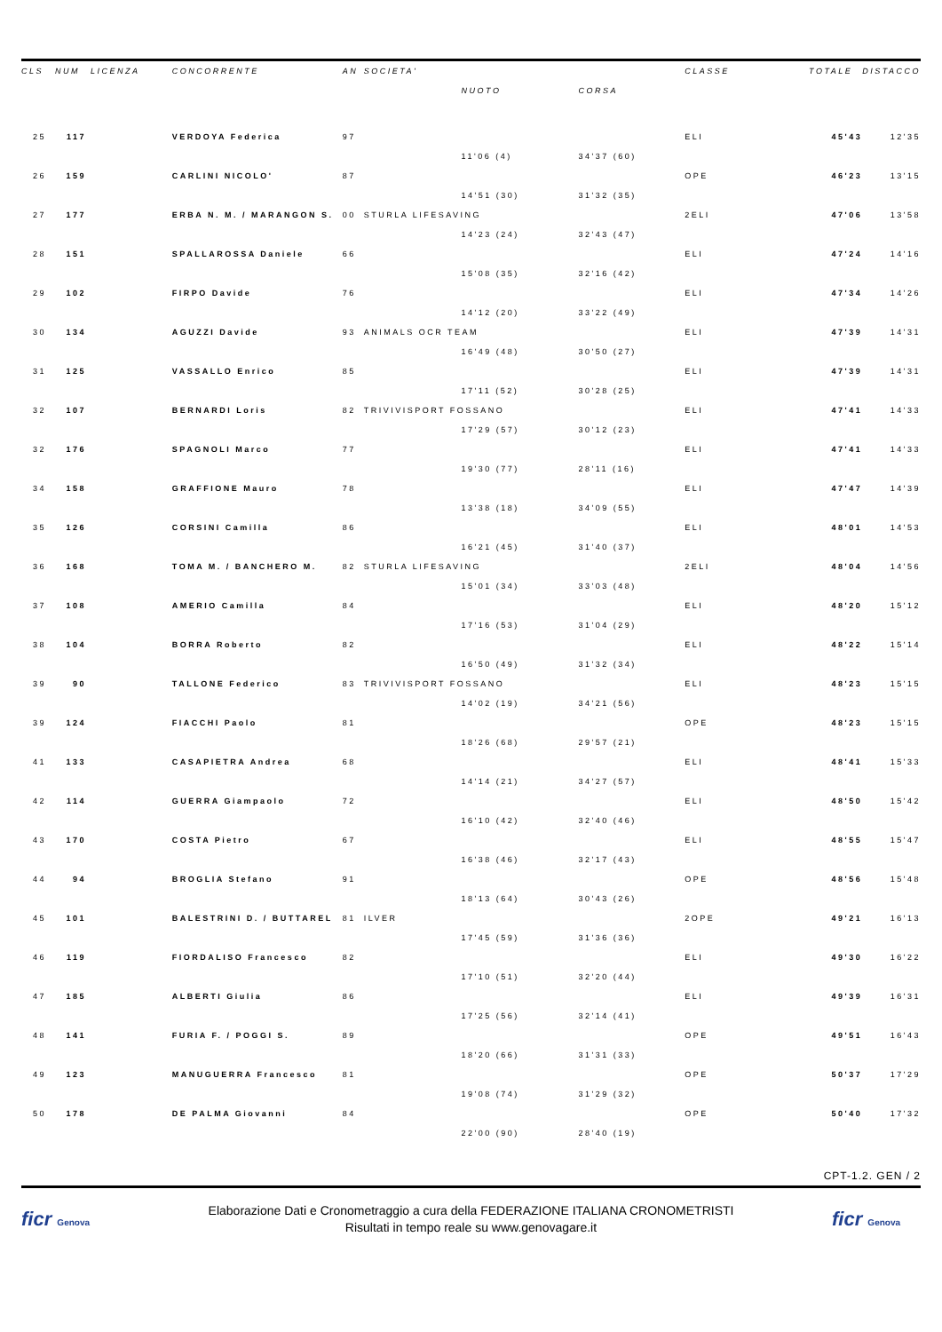| CLS | NUM | LICENZA | CONCORRENTE | AN | SOCIETA' | | | CLASSE | TOTALE | DISTACCO |
| --- | --- | --- | --- | --- | --- | --- | --- | --- | --- | --- |
| | | | | | | NUOTO | CORSA | | | |
| 25 | 117 | | VERDOYA Federica | 97 | | | | ELI | 45'43 | 12'35 |
| | | | | | | 11'06 (4) | 34'37 (60) | | | |
| 26 | 159 | | CARLINI NICOLO' | 87 | | | | OPE | 46'23 | 13'15 |
| | | | | | | 14'51 (30) | 31'32 (35) | | | |
| 27 | 177 | | ERBA N. M. / MARANGON S. | 00 | STURLA LIFESAVING | | | 2ELI | 47'06 | 13'58 |
| | | | | | | 14'23 (24) | 32'43 (47) | | | |
| 28 | 151 | | SPALLAROSSA Daniele | 66 | | | | ELI | 47'24 | 14'16 |
| | | | | | | 15'08 (35) | 32'16 (42) | | | |
| 29 | 102 | | FIRPO Davide | 76 | | | | ELI | 47'34 | 14'26 |
| | | | | | | 14'12 (20) | 33'22 (49) | | | |
| 30 | 134 | | AGUZZI Davide | 93 | ANIMALS OCR TEAM | | | ELI | 47'39 | 14'31 |
| | | | | | | 16'49 (48) | 30'50 (27) | | | |
| 31 | 125 | | VASSALLO Enrico | 85 | | | | ELI | 47'39 | 14'31 |
| | | | | | | 17'11 (52) | 30'28 (25) | | | |
| 32 | 107 | | BERNARDI Loris | 82 | TRIVIVISPORT FOSSANO | | | ELI | 47'41 | 14'33 |
| | | | | | | 17'29 (57) | 30'12 (23) | | | |
| 32 | 176 | | SPAGNOLI Marco | 77 | | | | ELI | 47'41 | 14'33 |
| | | | | | | 19'30 (77) | 28'11 (16) | | | |
| 34 | 158 | | GRAFFIONE Mauro | 78 | | | | ELI | 47'47 | 14'39 |
| | | | | | | 13'38 (18) | 34'09 (55) | | | |
| 35 | 126 | | CORSINI Camilla | 86 | | | | ELI | 48'01 | 14'53 |
| | | | | | | 16'21 (45) | 31'40 (37) | | | |
| 36 | 168 | | TOMA M. / BANCHERO M. | 82 | STURLA LIFESAVING | | | 2ELI | 48'04 | 14'56 |
| | | | | | | 15'01 (34) | 33'03 (48) | | | |
| 37 | 108 | | AMERIO Camilla | 84 | | | | ELI | 48'20 | 15'12 |
| | | | | | | 17'16 (53) | 31'04 (29) | | | |
| 38 | 104 | | BORRA Roberto | 82 | | | | ELI | 48'22 | 15'14 |
| | | | | | | 16'50 (49) | 31'32 (34) | | | |
| 39 | 90 | | TALLONE Federico | 83 | TRIVIVISPORT FOSSANO | | | ELI | 48'23 | 15'15 |
| | | | | | | 14'02 (19) | 34'21 (56) | | | |
| 39 | 124 | | FIACCHI Paolo | 81 | | | | OPE | 48'23 | 15'15 |
| | | | | | | 18'26 (68) | 29'57 (21) | | | |
| 41 | 133 | | CASAPIETRA Andrea | 68 | | | | ELI | 48'41 | 15'33 |
| | | | | | | 14'14 (21) | 34'27 (57) | | | |
| 42 | 114 | | GUERRA Giampaolo | 72 | | | | ELI | 48'50 | 15'42 |
| | | | | | | 16'10 (42) | 32'40 (46) | | | |
| 43 | 170 | | COSTA Pietro | 67 | | | | ELI | 48'55 | 15'47 |
| | | | | | | 16'38 (46) | 32'17 (43) | | | |
| 44 | 94 | | BROGLIA Stefano | 91 | | | | OPE | 48'56 | 15'48 |
| | | | | | | 18'13 (64) | 30'43 (26) | | | |
| 45 | 101 | | BALESTRINI D. / BUTTAREL | 81 | ILVER | | | 2OPE | 49'21 | 16'13 |
| | | | | | | 17'45 (59) | 31'36 (36) | | | |
| 46 | 119 | | FIORDALISO Francesco | 82 | | | | ELI | 49'30 | 16'22 |
| | | | | | | 17'10 (51) | 32'20 (44) | | | |
| 47 | 185 | | ALBERTI Giulia | 86 | | | | ELI | 49'39 | 16'31 |
| | | | | | | 17'25 (56) | 32'14 (41) | | | |
| 48 | 141 | | FURIA F. / POGGI S. | 89 | | | | OPE | 49'51 | 16'43 |
| | | | | | | 18'20 (66) | 31'31 (33) | | | |
| 49 | 123 | | MANUGUERRA Francesco | 81 | | | | OPE | 50'37 | 17'29 |
| | | | | | | 19'08 (74) | 31'29 (32) | | | |
| 50 | 178 | | DE PALMA Giovanni | 84 | | | | OPE | 50'40 | 17'32 |
| | | | | | | 22'00 (90) | 28'40 (19) | | | |
CPT-1.2. GEN / 2
ficr Genova
Elaborazione Dati e Cronometraggio a cura della FEDERAZIONE ITALIANA CRONOMETRISTI
Risultati in tempo reale su www.genovagare.it
ficr Genova